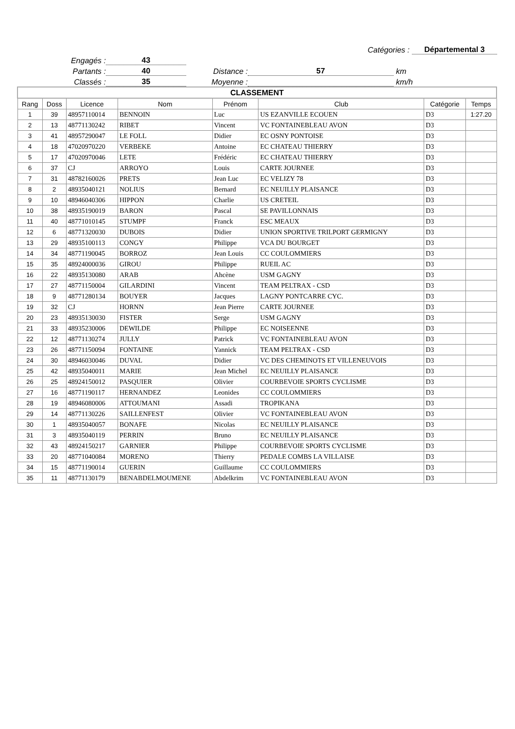Catégories : Départemental 3
Engagés : 43
Partants : 40 Distance : 57 km
Classés : 35 Moyenne : km/h
| CLASSEMENT | | | | | | | |
| Rang | Doss | Licence | Nom | Prénom | Club | Catégorie | Temps |
| 1 | 39 | 48957110014 | BENNOIN | Luc | US EZANVILLE ECOUEN | D3 | 1:27.20 |
| 2 | 13 | 48771130242 | RIBET | Vincent | VC FONTAINEBLEAU AVON | D3 | |
| 3 | 41 | 48957290047 | LE FOLL | Didier | EC OSNY PONTOISE | D3 | |
| 4 | 18 | 47020970220 | VERBEKE | Antoine | EC CHATEAU THIERRY | D3 | |
| 5 | 17 | 47020970046 | LETE | Frédéric | EC CHATEAU THIERRY | D3 | |
| 6 | 37 | CJ | ARROYO | Louis | CARTE JOURNEE | D3 | |
| 7 | 31 | 48782160026 | PRETS | Jean Luc | EC VELIZY 78 | D3 | |
| 8 | 2 | 48935040121 | NOLIUS | Bernard | EC NEUILLY PLAISANCE | D3 | |
| 9 | 10 | 48946040306 | HIPPON | Charlie | US CRETEIL | D3 | |
| 10 | 38 | 48935190019 | BARON | Pascal | SE PAVILLONNAIS | D3 | |
| 11 | 40 | 48771010145 | STUMPF | Franck | ESC MEAUX | D3 | |
| 12 | 6 | 48771320030 | DUBOIS | Didier | UNION SPORTIVE TRILPORT GERMIGNY | D3 | |
| 13 | 29 | 48935100113 | CONGY | Philippe | VCA DU BOURGET | D3 | |
| 14 | 34 | 48771190045 | BORROZ | Jean Louis | CC COULOMMIERS | D3 | |
| 15 | 35 | 48924000036 | GIROU | Philippe | RUEIL AC | D3 | |
| 16 | 22 | 48935130080 | ARAB | Ahcène | USM GAGNY | D3 | |
| 17 | 27 | 48771150004 | GILARDINI | Vincent | TEAM PELTRAX - CSD | D3 | |
| 18 | 9 | 48771280134 | BOUYER | Jacques | LAGNY PONTCARRE CYC. | D3 | |
| 19 | 32 | CJ | HORNN | Jean Pierre | CARTE JOURNEE | D3 | |
| 20 | 23 | 48935130030 | FISTER | Serge | USM GAGNY | D3 | |
| 21 | 33 | 48935230006 | DEWILDE | Philippe | EC NOISEENNE | D3 | |
| 22 | 12 | 48771130274 | JULLY | Patrick | VC FONTAINEBLEAU AVON | D3 | |
| 23 | 26 | 48771150094 | FONTAINE | Yannick | TEAM PELTRAX - CSD | D3 | |
| 24 | 30 | 48946030046 | DUVAL | Didier | VC DES CHEMINOTS ET VILLENEUVOIS | D3 | |
| 25 | 42 | 48935040011 | MARIE | Jean Michel | EC NEUILLY PLAISANCE | D3 | |
| 26 | 25 | 48924150012 | PASQUIER | Olivier | COURBEVOIE SPORTS CYCLISME | D3 | |
| 27 | 16 | 48771190117 | HERNANDEZ | Leonides | CC COULOMMIERS | D3 | |
| 28 | 19 | 48946080006 | ATTOUMANI | Assadi | TROPIKANA | D3 | |
| 29 | 14 | 48771130226 | SAILLENFEST | Olivier | VC FONTAINEBLEAU AVON | D3 | |
| 30 | 1 | 48935040057 | BONAFE | Nicolas | EC NEUILLY PLAISANCE | D3 | |
| 31 | 3 | 48935040119 | PERRIN | Bruno | EC NEUILLY PLAISANCE | D3 | |
| 32 | 43 | 48924150217 | GARNIER | Philippe | COURBEVOIE SPORTS CYCLISME | D3 | |
| 33 | 20 | 48771040084 | MORENO | Thierry | PEDALE COMBS LA VILLAISE | D3 | |
| 34 | 15 | 48771190014 | GUERIN | Guillaume | CC COULOMMIERS | D3 | |
| 35 | 11 | 48771130179 | BENABDELMOUMENE | Abdelkrim | VC FONTAINEBLEAU AVON | D3 | |